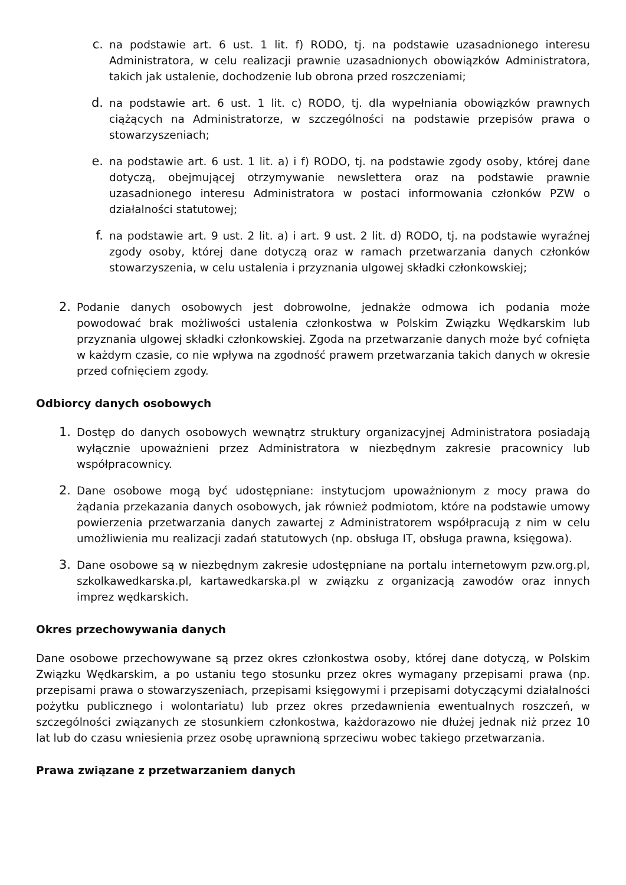c. na podstawie art. 6 ust. 1 lit. f) RODO, tj. na podstawie uzasadnionego interesu Administratora, w celu realizacji prawnie uzasadnionych obowiązków Administratora, takich jak ustalenie, dochodzenie lub obrona przed roszczeniami;
d. na podstawie art. 6 ust. 1 lit. c) RODO, tj. dla wypełniania obowiązków prawnych ciążących na Administratorze, w szczególności na podstawie przepisów prawa o stowarzyszeniach;
e. na podstawie art. 6 ust. 1 lit. a) i f) RODO, tj. na podstawie zgody osoby, której dane dotyczą, obejmującej otrzymywanie newslettera oraz na podstawie prawnie uzasadnionego interesu Administratora w postaci informowania członków PZW o działalności statutowej;
f. na podstawie art. 9 ust. 2 lit. a) i art. 9 ust. 2 lit. d) RODO, tj. na podstawie wyraźnej zgody osoby, której dane dotyczą oraz w ramach przetwarzania danych członków stowarzyszenia, w celu ustalenia i przyznania ulgowej składki członkowskiej;
2. Podanie danych osobowych jest dobrowolne, jednakże odmowa ich podania może powodować brak możliwości ustalenia członkostwa w Polskim Związku Wędkarskim lub przyznania ulgowej składki członkowskiej. Zgoda na przetwarzanie danych może być cofnięta w każdym czasie, co nie wpływa na zgodność prawem przetwarzania takich danych w okresie przed cofnięciem zgody.
Odbiorcy danych osobowych
1. Dostęp do danych osobowych wewnątrz struktury organizacyjnej Administratora posiadają wyłącznie upoważnieni przez Administratora w niezbędnym zakresie pracownicy lub współpracownicy.
2. Dane osobowe mogą być udostępniane: instytucjom upoważnionym z mocy prawa do żądania przekazania danych osobowych, jak również podmiotom, które na podstawie umowy powierzenia przetwarzania danych zawartej z Administratorem współpracują z nim w celu umożliwienia mu realizacji zadań statutowych (np. obsługa IT, obsługa prawna, księgowa).
3. Dane osobowe są w niezbędnym zakresie udostępniane na portalu internetowym pzw.org.pl, szkolkawedkarska.pl, kartawedkarska.pl w związku z organizacją zawodów oraz innych imprez wędkarskich.
Okres przechowywania danych
Dane osobowe przechowywane są przez okres członkostwa osoby, której dane dotyczą, w Polskim Związku Wędkarskim, a po ustaniu tego stosunku przez okres wymagany przepisami prawa (np. przepisami prawa o stowarzyszeniach, przepisami księgowymi i przepisami dotyczącymi działalności pożytku publicznego i wolontariatu) lub przez okres przedawnienia ewentualnych roszczeń, w szczególności związanych ze stosunkiem członkostwa, każdorazowo nie dłużej jednak niż przez 10 lat lub do czasu wniesienia przez osobę uprawnioną sprzeciwu wobec takiego przetwarzania.
Prawa związane z przetwarzaniem danych